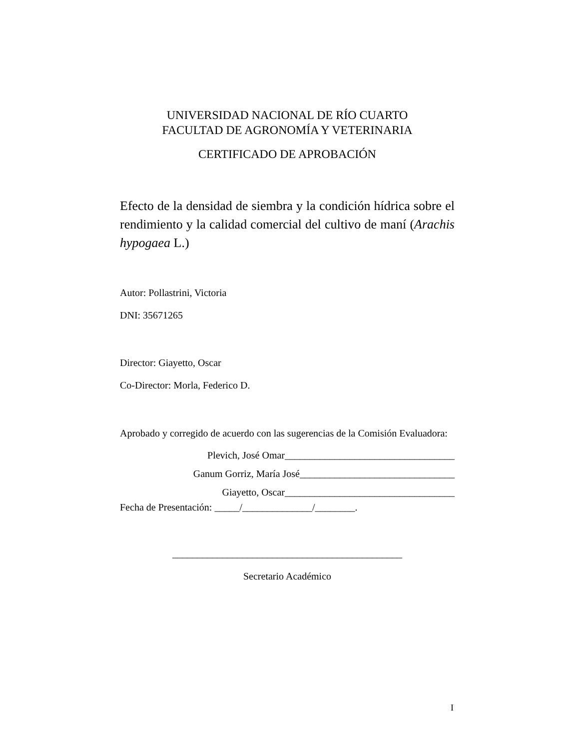UNIVERSIDAD NACIONAL DE RÍO CUARTO
FACULTAD DE AGRONOMÍA Y VETERINARIA
CERTIFICADO DE APROBACIÓN
Efecto de la densidad de siembra y la condición hídrica sobre el rendimiento y la calidad comercial del cultivo de maní (Arachis hypogaea L.)
Autor: Pollastrini, Victoria
DNI: 35671265
Director: Giayetto, Oscar
Co-Director: Morla, Federico D.
Aprobado y corregido de acuerdo con las sugerencias de la Comisión Evaluadora:
Plevich, José Omar__________________________________
Ganum Gorriz, María José_______________________________
Giayetto, Oscar__________________________________
Fecha de Presentación: _____/______________/________.
______________________________________________
Secretario Académico
I